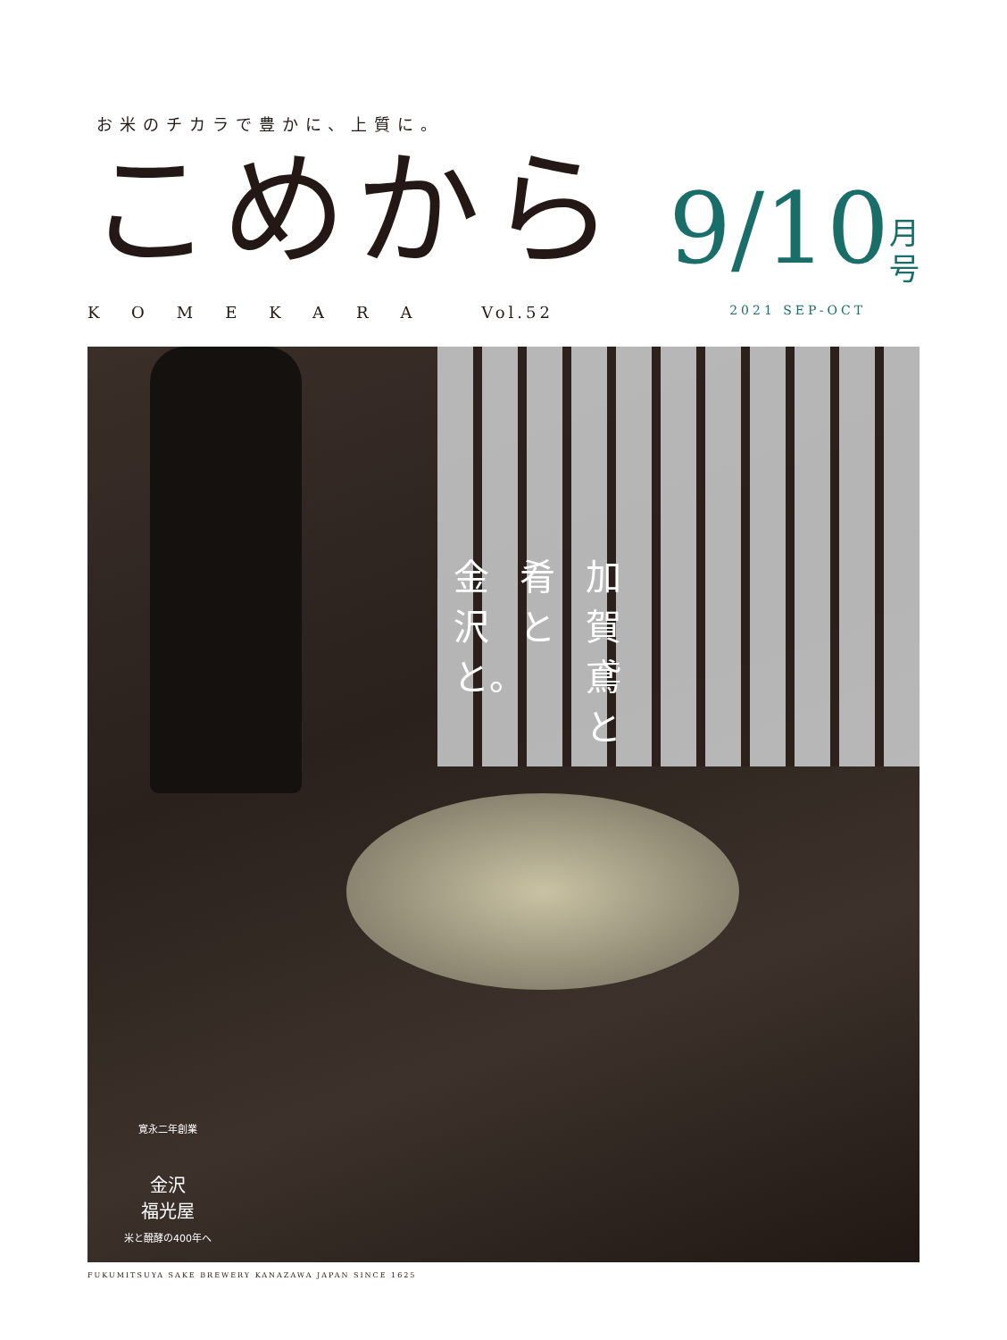お米のチカラで豊かに、上質に。
こめから
9/10 月
号
KOMEKARA Vol.52 2021 SEP-OCT
加賀鳶と
肴と
金沢と。
寛永二年創業
金沢
福光屋
米と醗酵の400年へ
FUKUMITSUYA SAKE BREWERY KANAZAWA JAPAN SINCE 1625